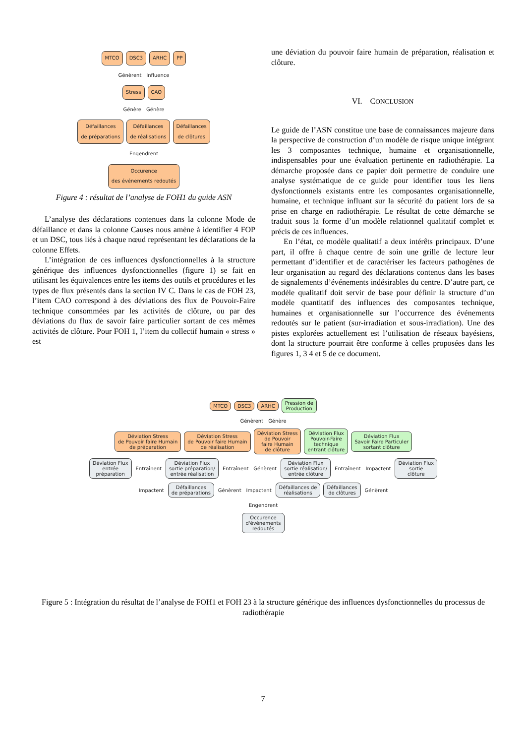MTCO DSC3 ARHC PP
Génèrent Influence
Stress CAO
Génère Génère
Défaillances
de préparations Défaillances
de réalisations Défaillances
de clôtures
Engendrent
Occurence
des événements redoutés
Figure 4 : résultat de l’analyse de FOH1 du guide ASN
L’analyse des déclarations contenues dans la colonne Mode de défaillance et dans la colonne Causes nous amène à identifier 4 FOP et un DSC, tous liés à chaque nœud représentant les déclarations de la colonne Effets.
L’intégration de ces influences dysfonctionnelles à la structure générique des influences dysfonctionnelles (figure 1) se fait en utilisant les équivalences entre les items des outils et procédures et les types de flux présentés dans la section IV C. Dans le cas de FOH 23, l’item CAO correspond à des déviations des flux de Pouvoir-Faire technique consommées par les activités de clôture, ou par des déviations du flux de savoir faire particulier sortant de ces mêmes activités de clôture. Pour FOH 1, l’item du collectif humain « stress » est
une déviation du pouvoir faire humain de préparation, réalisation et clôture.
VI. CONCLUSION
Le guide de l’ASN constitue une base de connaissances majeure dans la perspective de construction d’un modèle de risque unique intégrant les 3 composantes technique, humaine et organisationnelle, indispensables pour une évaluation pertinente en radiothérapie. La démarche proposée dans ce papier doit permettre de conduire une analyse systématique de ce guide pour identifier tous les liens dysfonctionnels existants entre les composantes organisationnelle, humaine, et technique influant sur la sécurité du patient lors de sa prise en charge en radiothérapie. Le résultat de cette démarche se traduit sous la forme d’un modèle relationnel qualitatif complet et précis de ces influences.
En l’état, ce modèle qualitatif a deux intérêts principaux. D’une part, il offre à chaque centre de soin une grille de lecture leur permettant d’identifier et de caractériser les facteurs pathogènes de leur organisation au regard des déclarations contenus dans les bases de signalements d’événements indésirables du centre. D’autre part, ce modèle qualitatif doit servir de base pour définir la structure d’un modèle quantitatif des influences des composantes technique, humaines et organisationnelle sur l’occurrence des événements redoutés sur le patient (sur-irradiation et sous-irradiation). Une des pistes explorées actuellement est l’utilisation de réseaux bayésiens, dont la structure pourrait être conforme à celles proposées dans les figures 1, 3 4 et 5 de ce document.
MTCO DSC3 ARHC Pression de
Production
Génèrent Génère
Déviation Stress
de Pouvoir faire Humain
de préparation Déviation Stress
de Pouvoir faire Humain
de réalisation Déviation Stress
de Pouvoir
faire Humain
de clôture Déviation Flux
Pouvoir-Faire
technique
entrant clôture Déviation Flux
Savoir Faire Particuler
sortant clôture
Dévlation Flux
entrée
préparation Entraînent Déviation Flux
sortie préparation/
entrée réalisation Entraînent Génèrent Déviation Flux
sortie réalisation/
entrée clôture Entraînent Impactent Déviation Flux
sortie
clôture
Impactent Défaillances
de préparations Génèrent Impactent Défaillances de
réalisations Défaillances
de clôtures Génèrent
Engendrent
Occurence
d'événements
redoutés
Figure 5 : Intégration du résultat de l’analyse de FOH1 et FOH 23 à la structure générique des influences dysfonctionnelles du processus de radiothérapie
7